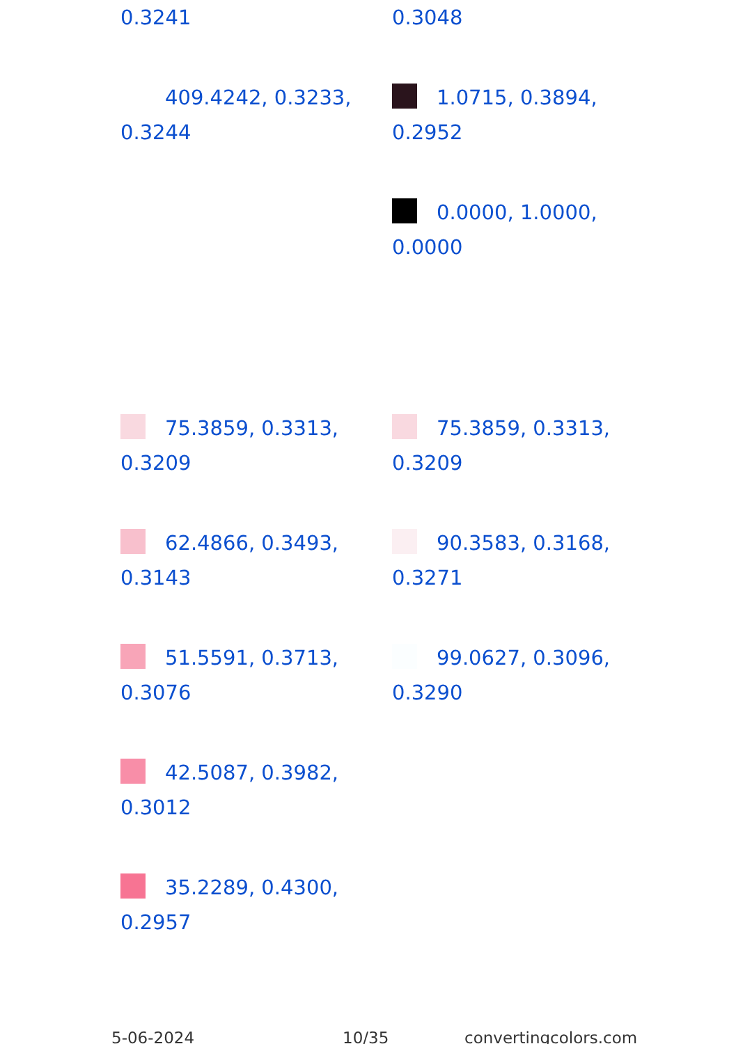0.3241 0.3048
409.4242, 0.3233, 0.3244
1.0715, 0.3894, 0.2952
0.0000, 1.0000, 0.0000
75.3859, 0.3313, 0.3209
75.3859, 0.3313, 0.3209
62.4866, 0.3493, 0.3143
90.3583, 0.3168, 0.3271
51.5591, 0.3713, 0.3076
99.0627, 0.3096, 0.3290
42.5087, 0.3982, 0.3012
35.2289, 0.4300, 0.2957
5-06-2024 10/35 convertingcolors.com